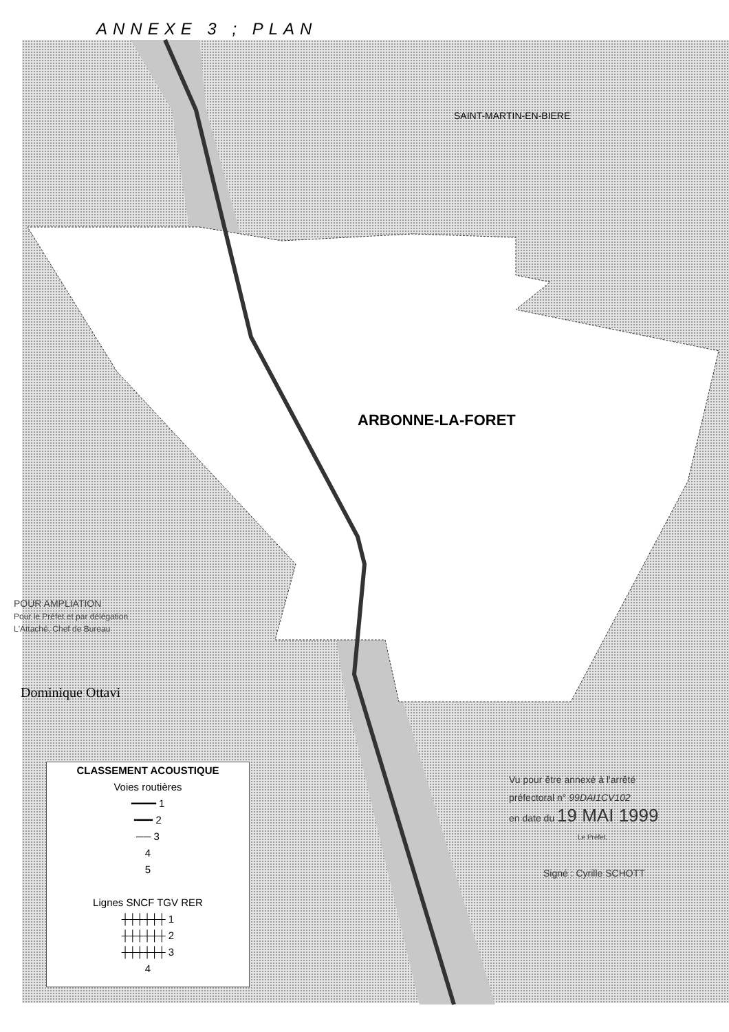ANNEXE 3 ; PLAN
SAINT-MARTIN-EN-BIERE
ARBONNE-LA-FORET
POUR AMPLIATION
Pour le Préfet et par délégation
L'Attaché, Chef de Bureau
Dominique Ottavi
CLASSEMENT ACOUSTIQUE
Voies routières
━━━━ 1
━━━ 2
── 3
4
5
Lignes SNCF TGV RER
┼┼┼┼┼┼ 1
┼┼┼┼┼┼ 2
┼┼┼┼┼┼ 3
4
Vu pour être annexé à l'arrêté
préfectoral n° 99DAI1CV102
en date du 19 MAI 1999
Le Préfet,
Signé : Cyrille SCHOTT